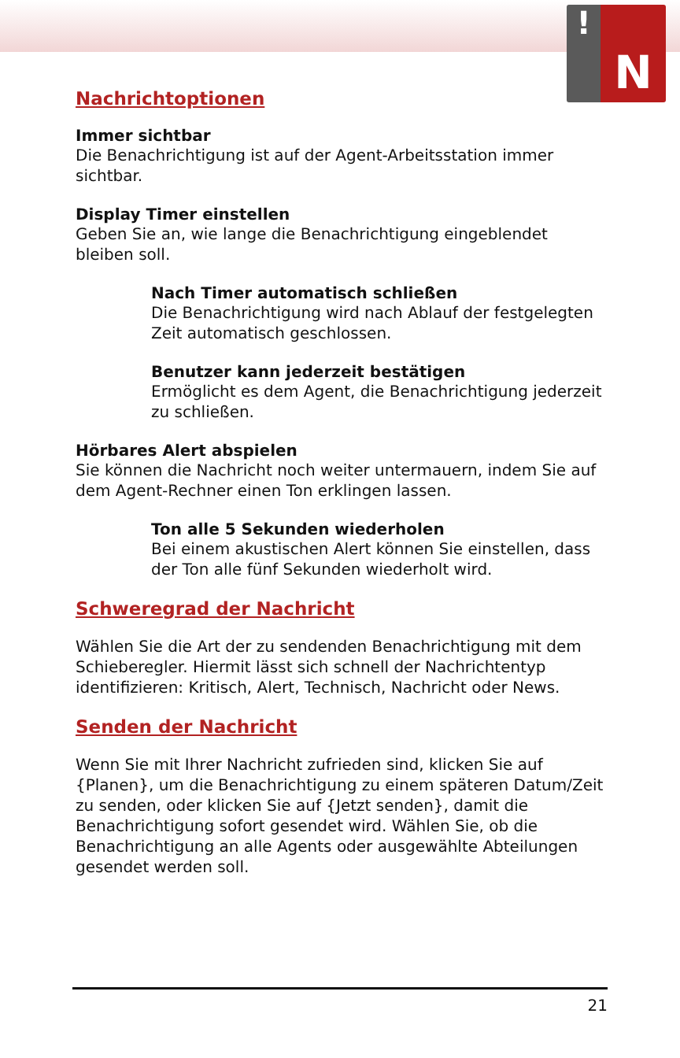!
N
Nachrichtoptionen
Immer sichtbar
Die Benachrichtigung ist auf der Agent-Arbeitsstation immer sichtbar.
Display Timer einstellen
Geben Sie an, wie lange die Benachrichtigung eingeblendet bleiben soll.
Nach Timer automatisch schließen
Die Benachrichtigung wird nach Ablauf der festgelegten Zeit automatisch geschlossen.
Benutzer kann jederzeit bestätigen
Ermöglicht es dem Agent, die Benachrichtigung jederzeit zu schließen.
Hörbares Alert abspielen
Sie können die Nachricht noch weiter untermauern, indem Sie auf dem Agent-Rechner einen Ton erklingen lassen.
Ton alle 5 Sekunden wiederholen
Bei einem akustischen Alert können Sie einstellen, dass der Ton alle fünf Sekunden wiederholt wird.
Schweregrad der Nachricht
Wählen Sie die Art der zu sendenden Benachrichtigung mit dem Schieberegler. Hiermit lässt sich schnell der Nachrichtentyp identifizieren: Kritisch, Alert, Technisch, Nachricht oder News.
Senden der Nachricht
Wenn Sie mit Ihrer Nachricht zufrieden sind, klicken Sie auf {Planen}, um die Benachrichtigung zu einem späteren Datum/Zeit zu senden, oder klicken Sie auf {Jetzt senden}, damit die Benachrichtigung sofort gesendet wird. Wählen Sie, ob die Benachrichtigung an alle Agents oder ausgewählte Abteilungen gesendet werden soll.
21